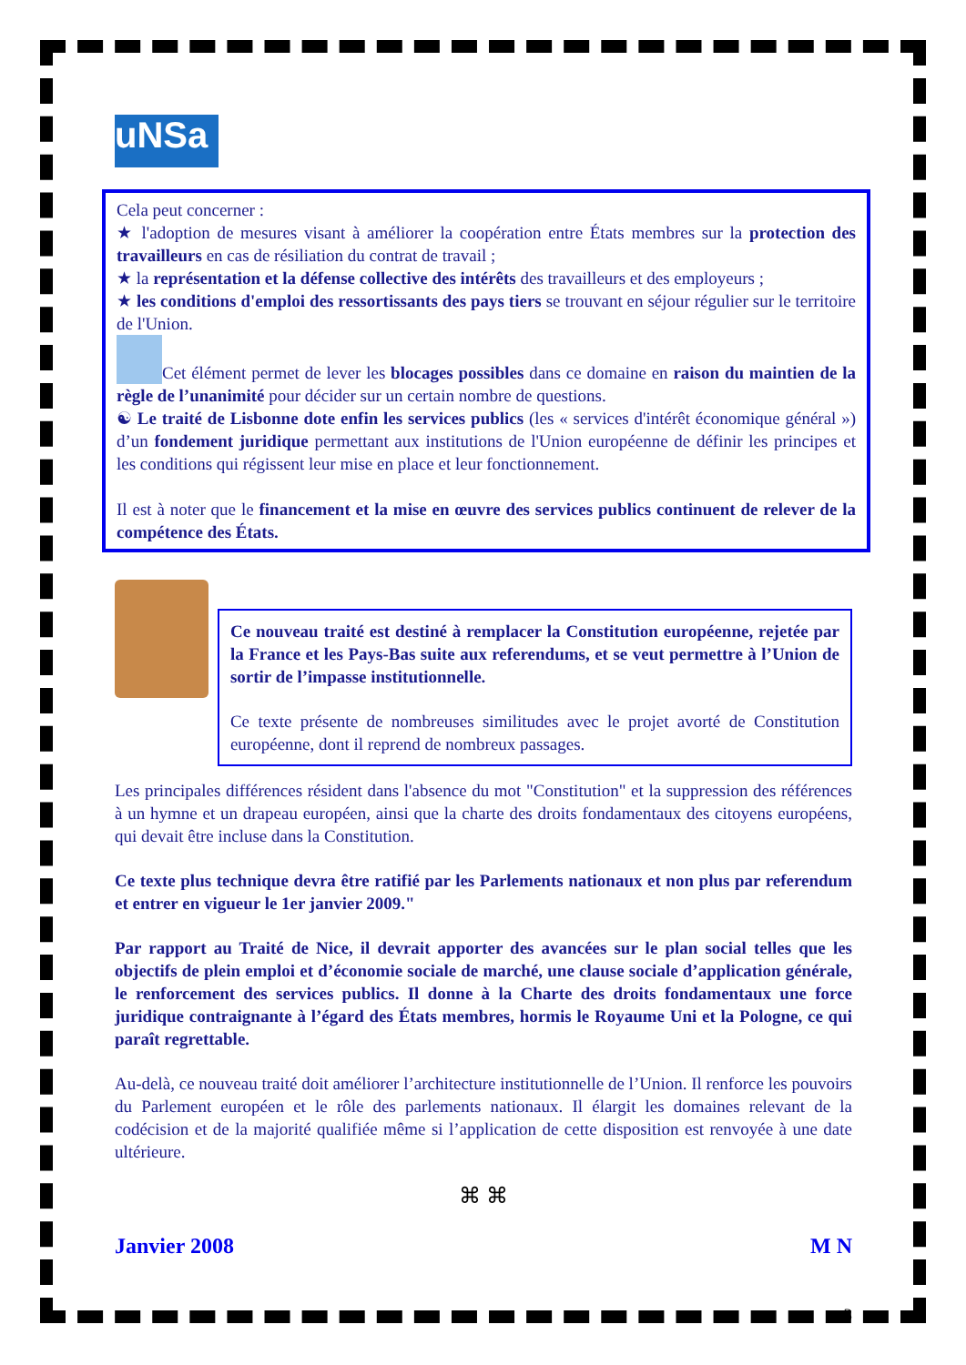uNSa
Cela peut concerner :
★ l'adoption de mesures visant à améliorer la coopération entre États membres sur la protection des travailleurs en cas de résiliation du contrat de travail ;
★ la représentation et la défense collective des intérêts des travailleurs et des employeurs ;
★ les conditions d'emploi des ressortissants des pays tiers se trouvant en séjour régulier sur le territoire de l'Union.
Cet élément permet de lever les blocages possibles dans ce domaine en raison du maintien de la règle de l’unanimité pour décider sur un certain nombre de questions.
☯ Le traité de Lisbonne dote enfin les services publics (les « services d'intérêt économique général ») d’un fondement juridique permettant aux institutions de l'Union européenne de définir les principes et les conditions qui régissent leur mise en place et leur fonctionnement.
Il est à noter que le financement et la mise en œuvre des services publics continuent de relever de la compétence des États.
Ce nouveau traité est destiné à remplacer la Constitution européenne, rejetée par la France et les Pays-Bas suite aux referendums, et se veut permettre à l’Union de sortir de l’impasse institutionnelle.
Ce texte présente de nombreuses similitudes avec le projet avorté de Constitution européenne, dont il reprend de nombreux passages.
Les principales différences résident dans l'absence du mot "Constitution" et la suppression des références à un hymne et un drapeau européen, ainsi que la charte des droits fondamentaux des citoyens européens, qui devait être incluse dans la Constitution.
Ce texte plus technique devra être ratifié par les Parlements nationaux et non plus par referendum et entrer en vigueur le 1er janvier 2009."
Par rapport au Traité de Nice, il devrait apporter des avancées sur le plan social telles que les objectifs de plein emploi et d’économie sociale de marché, une clause sociale d’application générale, le renforcement des services publics. Il donne à la Charte des droits fondamentaux une force juridique contraignante à l’égard des États membres, hormis le Royaume Uni et la Pologne, ce qui paraît regrettable.
Au-delà, ce nouveau traité doit améliorer l’architecture institutionnelle de l’Union. Il renforce les pouvoirs du Parlement européen et le rôle des parlements nationaux. Il élargit les domaines relevant de la codécision et de la majorité qualifiée même si l’application de cette disposition est renvoyée à une date ultérieure.
⌘ ⌘
Janvier 2008 M N
3